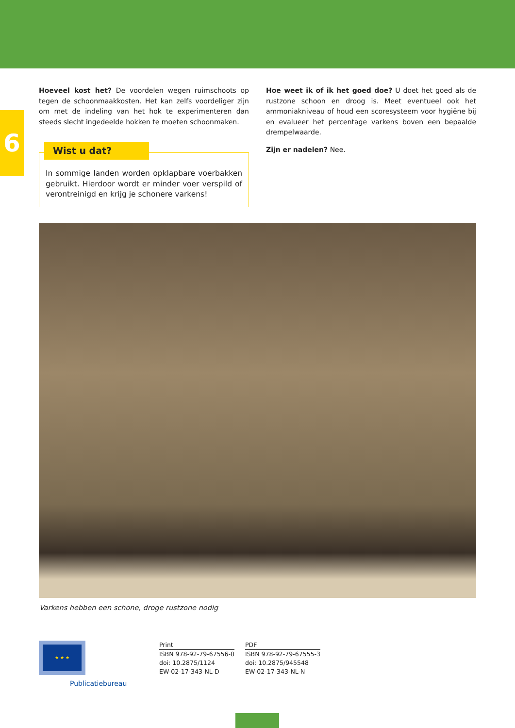6
Hoeveel kost het? De voordelen wegen ruimschoots op tegen de schoonmaakkosten. Het kan zelfs voordeliger zijn om met de indeling van het hok te experimenteren dan steeds slecht ingedeelde hokken te moeten schoonmaken.
Wist u dat?
In sommige landen worden opklapbare voerbakken gebruikt. Hierdoor wordt er minder voer verspild of verontreinigd en krijg je schonere varkens!
Hoe weet ik of ik het goed doe? U doet het goed als de rustzone schoon en droog is. Meet eventueel ook het ammoniakniveau of houd een scoresysteem voor hygiëne bij en evalueer het percentage varkens boven een bepaalde drempelwaarde.
Zijn er nadelen? Nee.
Varkens hebben een schone, droge rustzone nodig
★ ★ ★
Publicatiebureau
Print
ISBN 978-92-79-67556-0
doi: 10.2875/1124
EW-02-17-343-NL-D
PDF
ISBN 978-92-79-67555-3
doi: 10.2875/945548
EW-02-17-343-NL-N